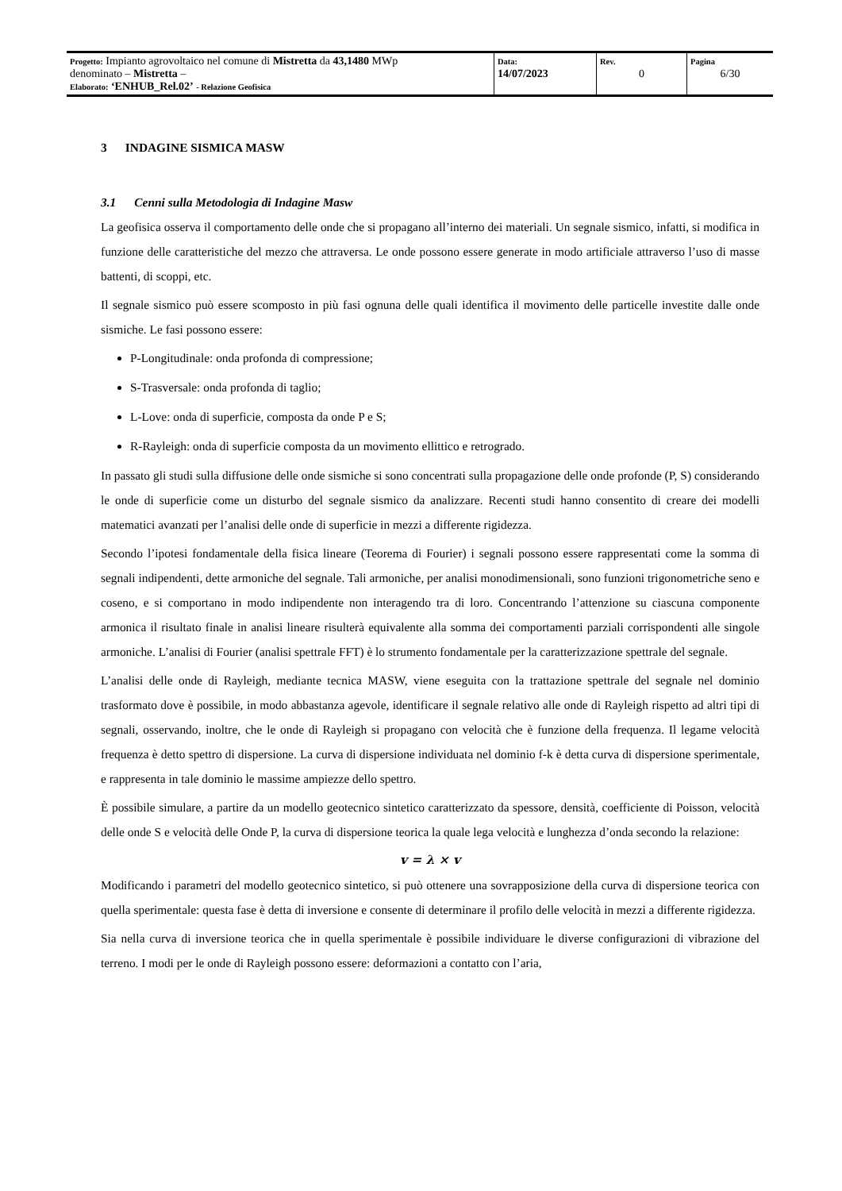| Progetto: Impianto agrovoltaico nel comune di Mistretta da 43,1480 MWp denominato – Mistretta – Elaborato: ‘ENHUB_Rel.02’ - Relazione Geofisica | Data: 14/07/2023 | Rev. 0 | Pagina 6/30 |
3 INDAGINE SISMICA MASW
3.1 Cenni sulla Metodologia di Indagine Masw
La geofisica osserva il comportamento delle onde che si propagano all’interno dei materiali. Un segnale sismico, infatti, si modifica in funzione delle caratteristiche del mezzo che attraversa. Le onde possono essere generate in modo artificiale attraverso l’uso di masse battenti, di scoppi, etc.
Il segnale sismico può essere scomposto in più fasi ognuna delle quali identifica il movimento delle particelle investite dalle onde sismiche. Le fasi possono essere:
P-Longitudinale: onda profonda di compressione;
S-Trasversale: onda profonda di taglio;
L-Love: onda di superficie, composta da onde P e S;
R-Rayleigh: onda di superficie composta da un movimento ellittico e retrogrado.
In passato gli studi sulla diffusione delle onde sismiche si sono concentrati sulla propagazione delle onde profonde (P, S) considerando le onde di superficie come un disturbo del segnale sismico da analizzare. Recenti studi hanno consentito di creare dei modelli matematici avanzati per l’analisi delle onde di superficie in mezzi a differente rigidezza.
Secondo l’ipotesi fondamentale della fisica lineare (Teorema di Fourier) i segnali possono essere rappresentati come la somma di segnali indipendenti, dette armoniche del segnale. Tali armoniche, per analisi monodimensionali, sono funzioni trigonometriche seno e coseno, e si comportano in modo indipendente non interagendo tra di loro. Concentrando l’attenzione su ciascuna componente armonica il risultato finale in analisi lineare risulterà equivalente alla somma dei comportamenti parziali corrispondenti alle singole armoniche. L’analisi di Fourier (analisi spettrale FFT) è lo strumento fondamentale per la caratterizzazione spettrale del segnale.
L’analisi delle onde di Rayleigh, mediante tecnica MASW, viene eseguita con la trattazione spettrale del segnale nel dominio trasformato dove è possibile, in modo abbastanza agevole, identificare il segnale relativo alle onde di Rayleigh rispetto ad altri tipi di segnali, osservando, inoltre, che le onde di Rayleigh si propagano con velocità che è funzione della frequenza. Il legame velocità frequenza è detto spettro di dispersione. La curva di dispersione individuata nel dominio f-k è detta curva di dispersione sperimentale, e rappresenta in tale dominio le massime ampiezze dello spettro.
È possibile simulare, a partire da un modello geotecnico sintetico caratterizzato da spessore, densità, coefficiente di Poisson, velocità delle onde S e velocità delle Onde P, la curva di dispersione teorica la quale lega velocità e lunghezza d’onda secondo la relazione:
v = λ × v
Modificando i parametri del modello geotecnico sintetico, si può ottenere una sovrapposizione della curva di dispersione teorica con quella sperimentale: questa fase è detta di inversione e consente di determinare il profilo delle velocità in mezzi a differente rigidezza.
Sia nella curva di inversione teorica che in quella sperimentale è possibile individuare le diverse configurazioni di vibrazione del terreno. I modi per le onde di Rayleigh possono essere: deformazioni a contatto con l’aria,